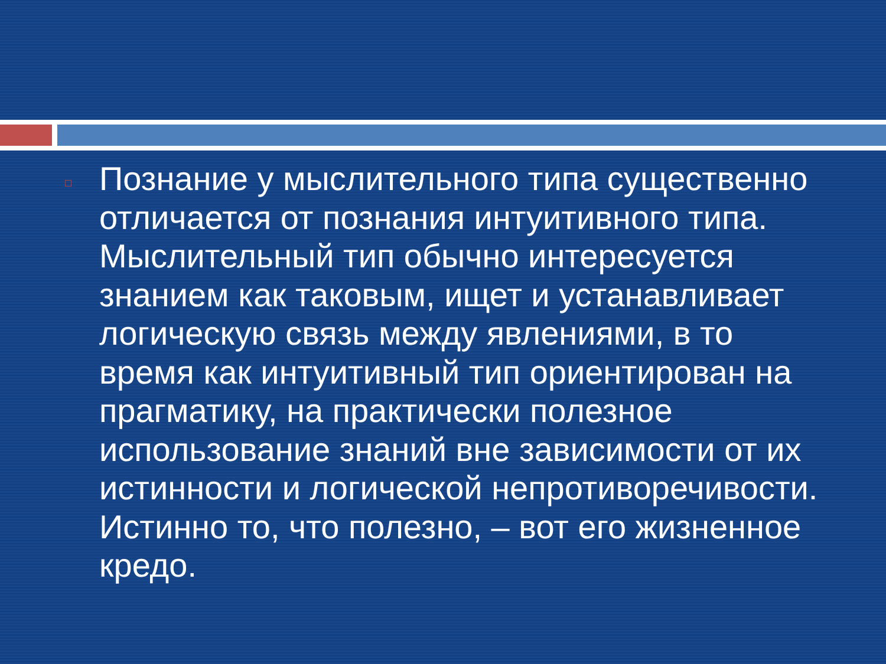□
Познание у мыслительного типа существенно отличается от познания интуитивного типа. Мыслительный тип обычно интересуется знанием как таковым, ищет и устанавливает логическую связь между явлениями, в то время как интуитивный тип ориентирован на прагматику, на практически полезное использование знаний вне зависимости от их истинности и логической непротиворечивости. Истинно то, что полезно, – вот его жизненное кредо.